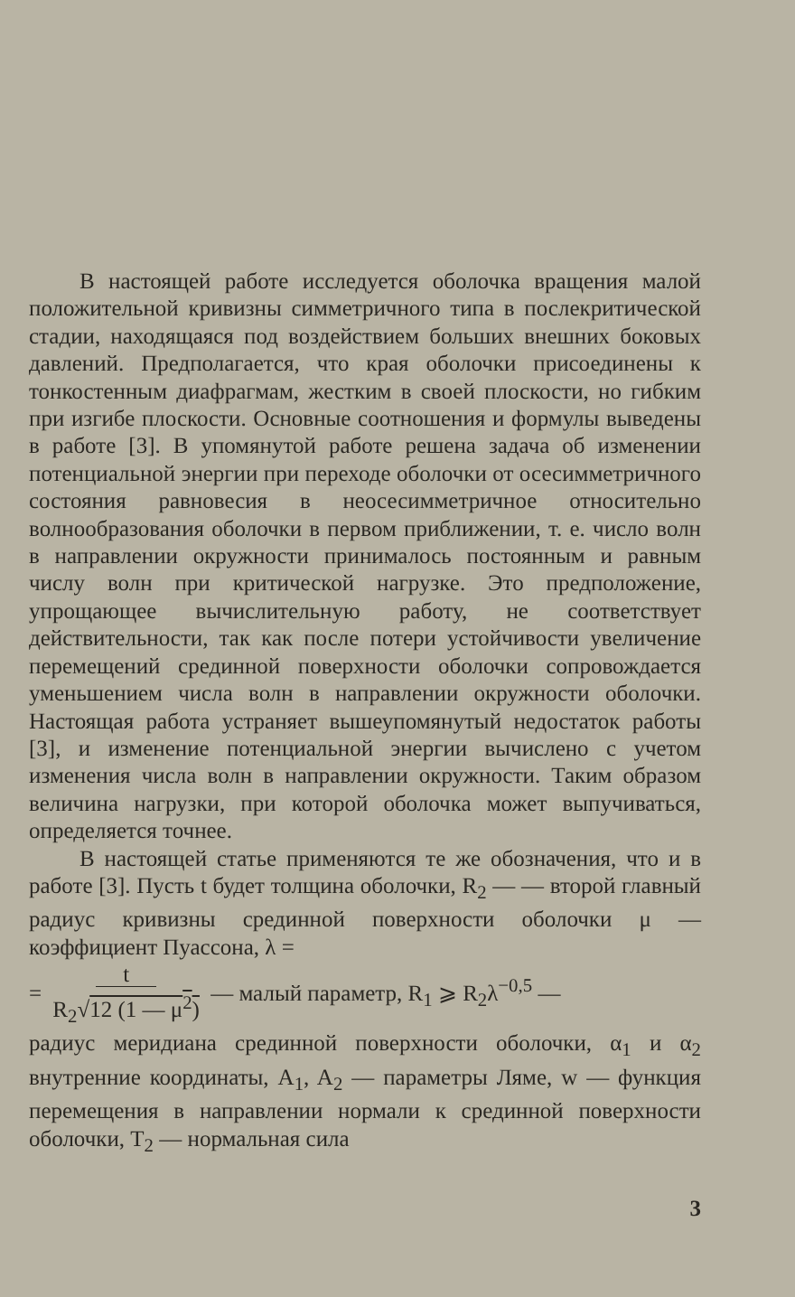В настоящей работе исследуется оболочка вращения малой положительной кривизны симметричного типа в послекритической стадии, находящаяся под воздействием больших внешних боковых давлений. Предполагается, что края оболочки присоединены к тонкостенным диафрагмам, жестким в своей плоскости, но гибким при изгибе плоскости. Основные соотношения и формулы выведены в работе [3]. В упомянутой работе решена задача об изменении потенциальной энергии при переходе оболочки от осесимметричного состояния равновесия в неосесимметричное относительно волнообразования оболочки в первом приближении, т. е. число волн в направлении окружности принималось постоянным и равным числу волн при критической нагрузке. Это предположение, упрощающее вычислительную работу, не соответствует действительности, так как после потери устойчивости увеличение перемещений срединной поверхности оболочки сопровождается уменьшением числа волн в направлении окружности оболочки. Настоящая работа устраняет вышеупомянутый недостаток работы [3], и изменение потенциальной энергии вычислено с учетом изменения числа волн в направлении окружности. Таким образом величина нагрузки, при которой оболочка может выпучиваться, определяется точнее.
В настоящей статье применяются те же обозначения, что и в работе [3]. Пусть t будет толщина оболочки, R<sub>2</sub> — — второй главный радиус кривизны срединной поверхности оболочки μ — коэффициент Пуассона, λ =
= t
R<sub>2</sub>√12 (1 — μ<sup>2</sup>) — малый параметр, R<sub>1</sub> ⩾ R<sub>2</sub>λ<sup>−0,5</sup> —
радиус меридиана срединной поверхности оболочки, α<sub>1</sub> и α<sub>2</sub> внутренние координаты, A<sub>1</sub>, A<sub>2</sub> — параметры Ляме, w — функция перемещения в направлении нормали к срединной поверхности оболочки, T<sub>2</sub> — нормальная сила
3